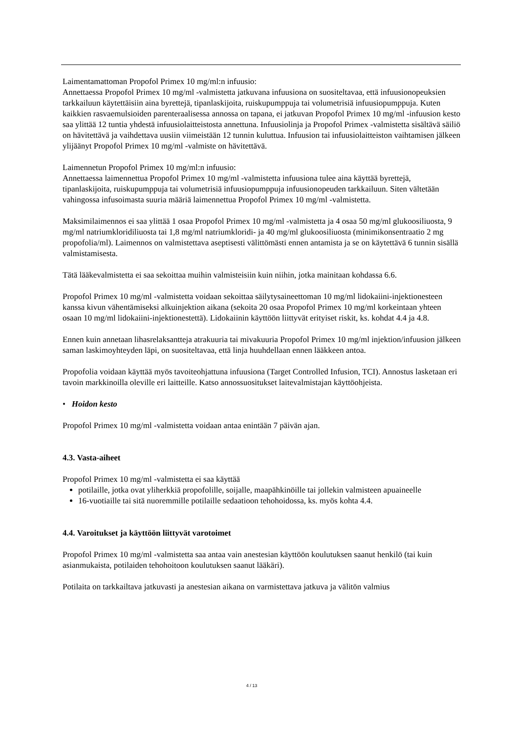Laimentamattoman Propofol Primex 10 mg/ml:n infuusio:
Annettaessa Propofol Primex 10 mg/ml -valmistetta jatkuvana infuusiona on suositeltavaa, että infuusionopeuksien tarkkailuun käytettäisiin aina byrettejä, tipanlaskijoita, ruiskupumppuja tai volumetrisiä infuusiopumppuja. Kuten kaikkien rasvaemulsioiden parenteraalisessa annossa on tapana, ei jatkuvan Propofol Primex 10 mg/ml -infuusion kesto saa ylittää 12 tuntia yhdestä infuusiolaitteistosta annettuna. Infuusiolinja ja Propofol Primex -valmistetta sisältävä säiliö on hävitettävä ja vaihdettava uusiin viimeistään 12 tunnin kuluttua. Infuusion tai infuusiolaitteiston vaihtamisen jälkeen ylijäänyt Propofol Primex 10 mg/ml -valmiste on hävitettävä.
Laimennetun Propofol Primex 10 mg/ml:n infuusio:
Annettaessa laimennettua Propofol Primex 10 mg/ml -valmistetta infuusiona tulee aina käyttää byrettejä, tipanlaskijoita, ruiskupumppuja tai volumetrisiä infuusiopumppuja infuusionopeuden tarkkailuun. Siten vältetään vahingossa infusoimasta suuria määriä laimennettua Propofol Primex 10 mg/ml -valmistetta.
Maksimilaimennos ei saa ylittää 1 osaa Propofol Primex 10 mg/ml -valmistetta ja 4 osaa 50 mg/ml glukoosiliuosta, 9 mg/ml natriumkloridiliuosta tai 1,8 mg/ml natriumkloridi- ja 40 mg/ml glukoosiliuosta (minimikonsentraatio 2 mg propofolia/ml). Laimennos on valmistettava aseptisesti välittömästi ennen antamista ja se on käytettävä 6 tunnin sisällä valmistamisesta.
Tätä lääkevalmistetta ei saa sekoittaa muihin valmisteisiin kuin niihin, jotka mainitaan kohdassa 6.6.
Propofol Primex 10 mg/ml -valmistetta voidaan sekoittaa säilytysaineettoman 10 mg/ml lidokaiini-injektionesteen kanssa kivun vähentämiseksi alkuinjektion aikana (sekoita 20 osaa Propofol Primex 10 mg/ml korkeintaan yhteen osaan 10 mg/ml lidokaiini-injektionestettä). Lidokaiinin käyttöön liittyvät erityiset riskit, ks. kohdat 4.4 ja 4.8.
Ennen kuin annetaan lihasrelaksantteja atrakuuria tai mivakuuria Propofol Primex 10 mg/ml injektion/infuusion jälkeen saman laskimoyhteyden läpi, on suositeltavaa, että linja huuhdellaan ennen lääkkeen antoa.
Propofolia voidaan käyttää myös tavoiteohjattuna infuusiona (Target Controlled Infusion, TCI). Annostus lasketaan eri tavoin markkinoilla oleville eri laitteille. Katso annossuositukset laitevalmistajan käyttöohjeista.
• Hoidon kesto
Propofol Primex 10 mg/ml -valmistetta voidaan antaa enintään 7 päivän ajan.
4.3. Vasta-aiheet
Propofol Primex 10 mg/ml -valmistetta ei saa käyttää
potilaille, jotka ovat yliherkkiä propofolille, soijalle, maapähkinöille tai jollekin valmisteen apuaineelle
16-vuotiaille tai sitä nuoremmille potilaille sedaatioon tehohoidossa, ks. myös kohta 4.4.
4.4. Varoitukset ja käyttöön liittyvät varotoimet
Propofol Primex 10 mg/ml -valmistetta saa antaa vain anestesian käyttöön koulutuksen saanut henkilö (tai kuin asianmukaista, potilaiden tehohoitoon koulutuksen saanut lääkäri).
Potilaita on tarkkailtava jatkuvasti ja anestesian aikana on varmistettava jatkuva ja välitön valmius
4 / 13